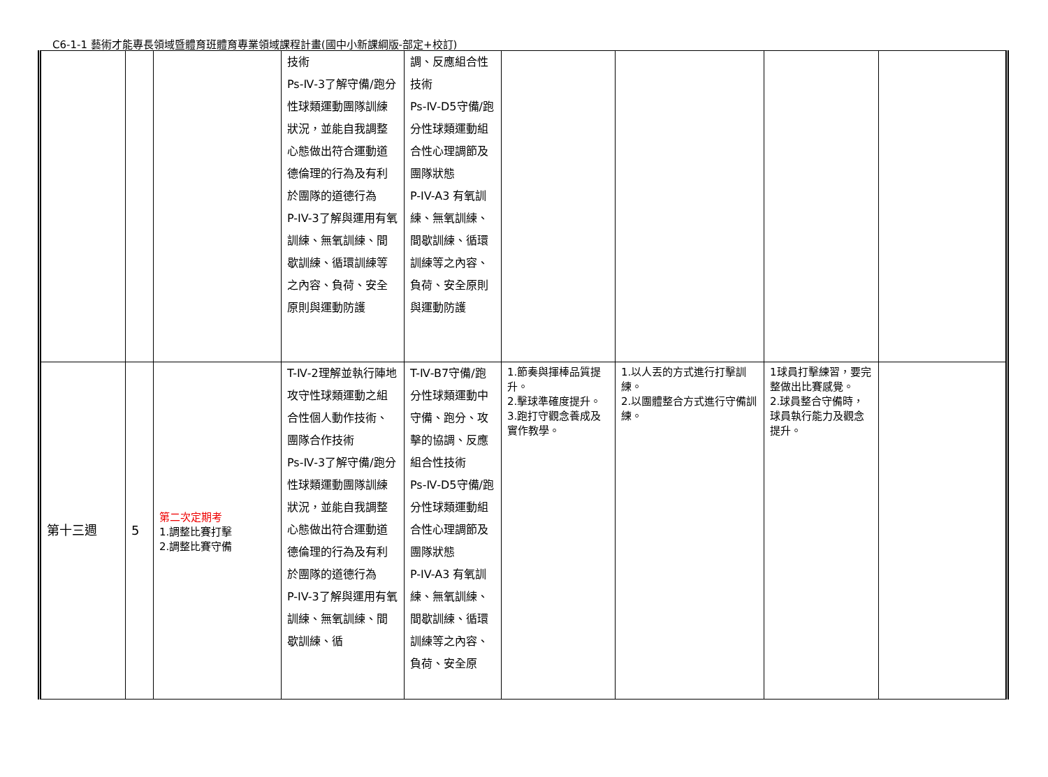C6-1-1 藝術才能專長領域暨體育班體育專業領域課程計畫(國中小新課綱版-部定+校訂)
| | | | 技術 Ps-Ⅳ-3了解守備/跑分性球類運動團隊訓練狀況，並能自我調整心態做出符合運動道德倫理的行為及有利於團隊的道德行為 P-IV-3了解與運用有氧訓練、無氧訓練、間歇訓練、循環訓練等之內容、負荷、安全原則與運動防護 | 調、反應組合性技術 Ps-Ⅳ-D5守備/跑分性球類運動組合性心理調節及團隊狀態 P-IV-A3 有氧訓練、無氧訓練、間歇訓練、循環訓練等之內容、負荷、安全原則 與運動防護 | | | | |
| 第十三週 | 5 | 第二次定期考 1.調整比賽打擊 2.調整比賽守備 | T-Ⅳ-2理解並執行陣地攻守性球類運動之組合性個人動作技術、團隊合作技術 Ps-Ⅳ-3了解守備/跑分性球類運動團隊訓練狀況，並能自我調整心態做出符合運動道德倫理的行為及有利於團隊的道德行為 P-IV-3了解與運用有氧訓練、無氧訓練、間歇訓練、循 | T-Ⅳ-B7守備/跑分性球類運動中守備、跑分、攻擊的協調、反應組合性技術 Ps-Ⅳ-D5守備/跑分性球類運動組合性心理調節及團隊狀態 P-IV-A3 有氧訓練、無氧訓練、間歇訓練、循環訓練等之內容、負荷、安全原 | 1.節奏與揮棒品質提升。 2.擊球準確度提升。 3.跑打守觀念養成及實作教學。 | 1.以人丟的方式進行打擊訓練。 2.以團體整合方式進行守備訓練。 | 1球員打擊練習，要完整做出比賽感覺。 2.球員整合守備時，球員執行能力及觀念提升。 | |